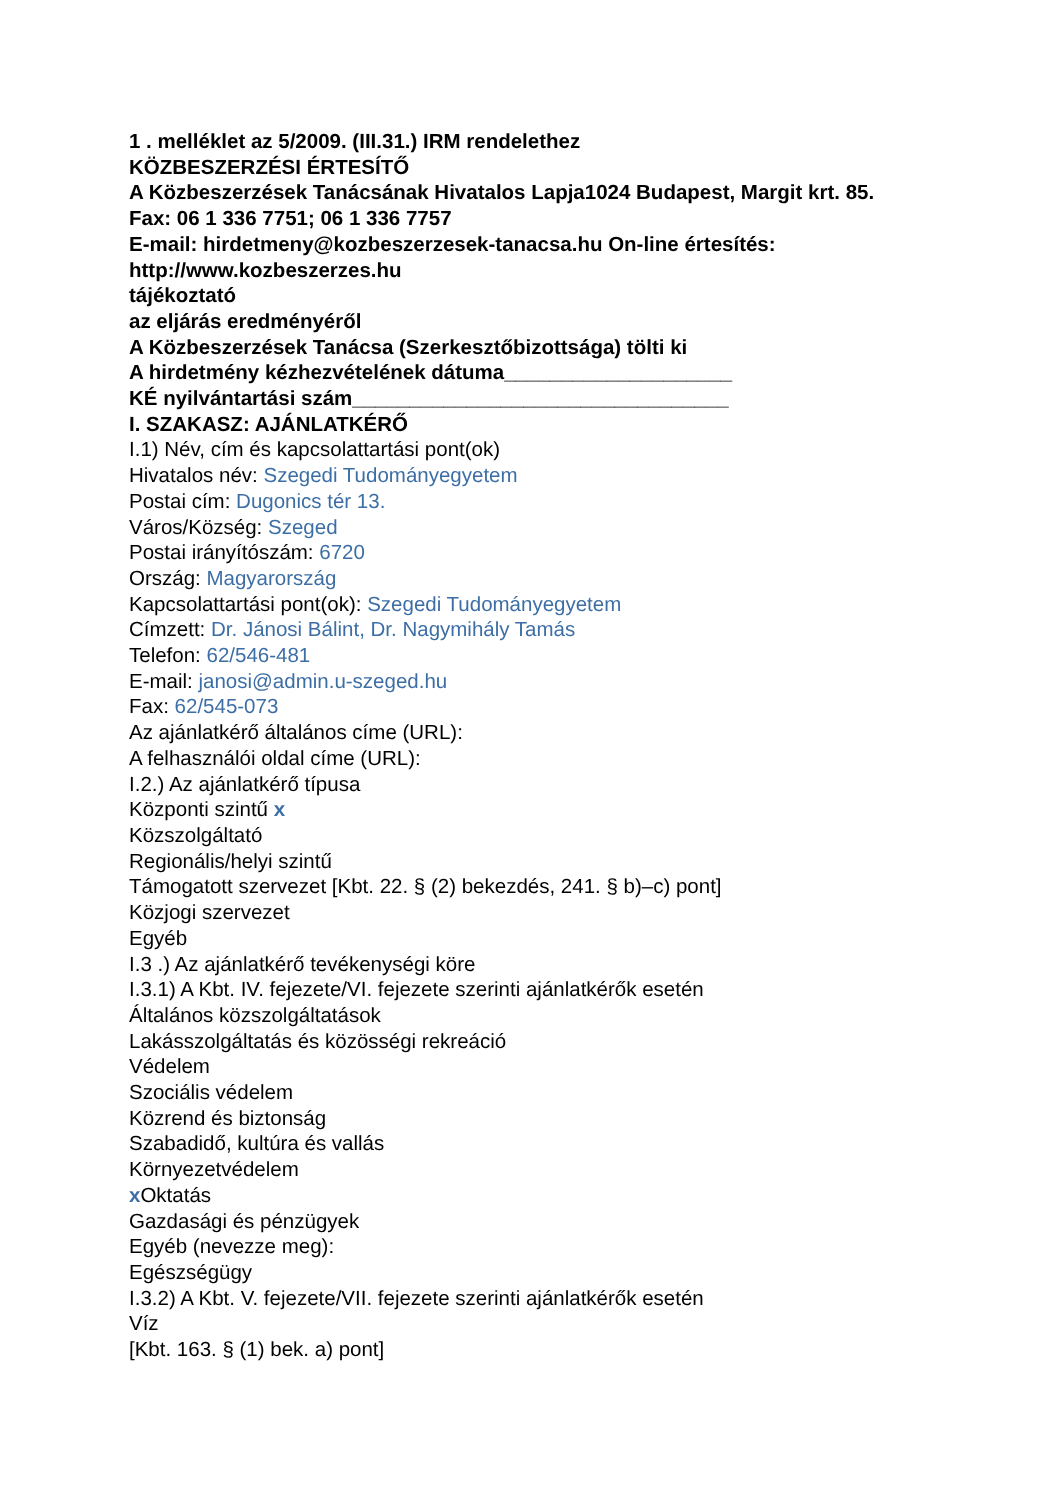1 . melléklet az 5/2009. (III.31.) IRM rendelethez
KÖZBESZERZÉSI ÉRTESÍTŐ
A Közbeszerzések Tanácsának Hivatalos Lapja1024 Budapest, Margit krt. 85.
Fax: 06 1 336 7751; 06 1 336 7757
E-mail: hirdetmeny@kozbeszerzesek-tanacsa.hu On-line értesítés:
http://www.kozbeszerzes.hu
tájékoztató
az eljárás eredményéről
A Közbeszerzések Tanácsa (Szerkesztőbizottsága) tölti ki
A hirdetmény kézhezvételének dátuma____________________
KÉ nyilvántartási szám_________________________________
I. SZAKASZ: AJÁNLATKÉRŐ
I.1) Név, cím és kapcsolattartási pont(ok)
Hivatalos név: Szegedi Tudományegyetem
Postai cím: Dugonics tér 13.
Város/Község: Szeged
Postai irányítószám: 6720
Ország: Magyarország
Kapcsolattartási pont(ok): Szegedi Tudományegyetem
Címzett: Dr. Jánosi Bálint, Dr. Nagymihály Tamás
Telefon: 62/546-481
E-mail: janosi@admin.u-szeged.hu
Fax: 62/545-073
Az ajánlatkérő általános címe (URL):
A felhasználói oldal címe (URL):
I.2.) Az ajánlatkérő típusa
Központi szintű x
Közszolgáltató
Regionális/helyi szintű
Támogatott szervezet [Kbt. 22. § (2) bekezdés, 241. § b)–c) pont]
Közjogi szervezet
Egyéb
I.3 .) Az ajánlatkérő tevékenységi köre
I.3.1) A Kbt. IV. fejezete/VI. fejezete szerinti ajánlatkérők esetén
Általános közszolgáltatások
Lakásszolgáltatás és közösségi rekreáció
Védelem
Szociális védelem
Közrend és biztonság
Szabadidő, kultúra és vallás
Környezetvédelem
x Oktatás
Gazdasági és pénzügyek
Egyéb (nevezze meg):
Egészségügy
I.3.2) A Kbt. V. fejezete/VII. fejezete szerinti ajánlatkérők esetén
Víz
[Kbt. 163. § (1) bek. a) pont]